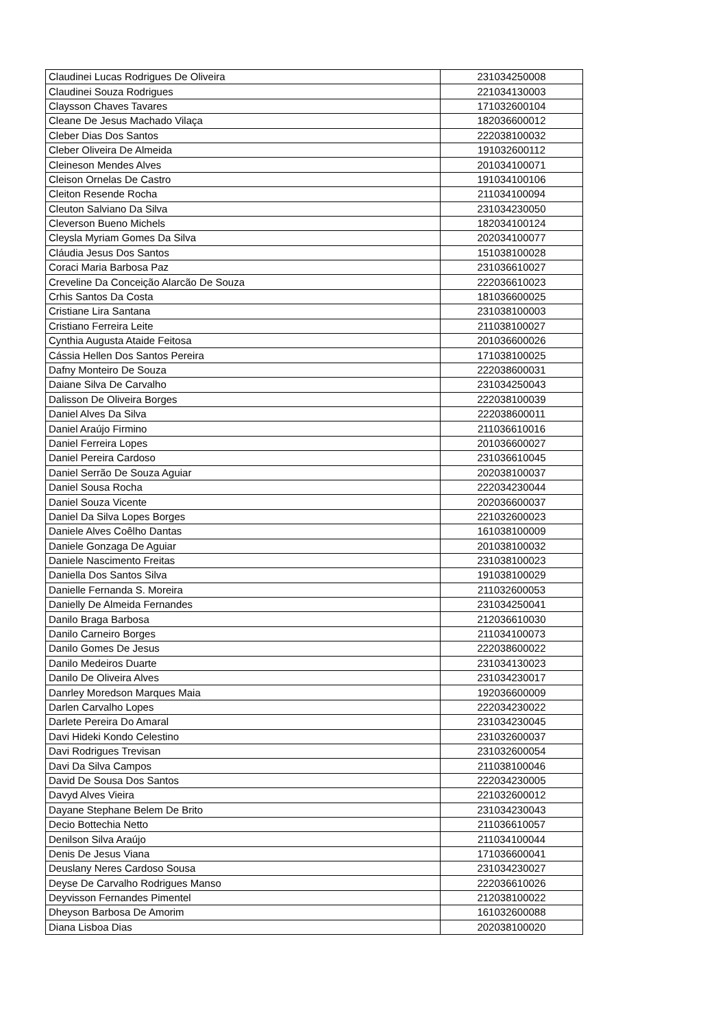| Claudinei Lucas Rodrigues De Oliveira | 231034250008 |
| Claudinei Souza Rodrigues | 221034130003 |
| Claysson Chaves Tavares | 171032600104 |
| Cleane De Jesus Machado Vilaça | 182036600012 |
| Cleber Dias Dos Santos | 222038100032 |
| Cleber Oliveira De Almeida | 191032600112 |
| Cleineson Mendes Alves | 201034100071 |
| Cleison Ornelas De Castro | 191034100106 |
| Cleiton Resende Rocha | 211034100094 |
| Cleuton Salviano Da Silva | 231034230050 |
| Cleverson Bueno Michels | 182034100124 |
| Cleysla Myriam Gomes Da Silva | 202034100077 |
| Cláudia Jesus Dos Santos | 151038100028 |
| Coraci Maria Barbosa Paz | 231036610027 |
| Creveline Da Conceição Alarcão De Souza | 222036610023 |
| Crhis Santos Da Costa | 181036600025 |
| Cristiane Lira Santana | 231038100003 |
| Cristiano Ferreira Leite | 211038100027 |
| Cynthia Augusta Ataide Feitosa | 201036600026 |
| Cássia Hellen Dos Santos Pereira | 171038100025 |
| Dafny Monteiro De Souza | 222038600031 |
| Daiane Silva De Carvalho | 231034250043 |
| Dalisson De Oliveira Borges | 222038100039 |
| Daniel Alves Da Silva | 222038600011 |
| Daniel Araújo Firmino | 211036610016 |
| Daniel Ferreira Lopes | 201036600027 |
| Daniel Pereira Cardoso | 231036610045 |
| Daniel Serrão De Souza Aguiar | 202038100037 |
| Daniel Sousa Rocha | 222034230044 |
| Daniel Souza Vicente | 202036600037 |
| Daniel Da Silva Lopes Borges | 221032600023 |
| Daniele Alves Coêlho Dantas | 161038100009 |
| Daniele Gonzaga De Aguiar | 201038100032 |
| Daniele Nascimento Freitas | 231038100023 |
| Daniella Dos Santos Silva | 191038100029 |
| Danielle Fernanda S. Moreira | 211032600053 |
| Danielly De Almeida Fernandes | 231034250041 |
| Danilo Braga Barbosa | 212036610030 |
| Danilo Carneiro Borges | 211034100073 |
| Danilo Gomes De Jesus | 222038600022 |
| Danilo Medeiros Duarte | 231034130023 |
| Danilo De Oliveira Alves | 231034230017 |
| Danrley Moredson Marques Maia | 192036600009 |
| Darlen Carvalho Lopes | 222034230022 |
| Darlete Pereira Do Amaral | 231034230045 |
| Davi Hideki Kondo Celestino | 231032600037 |
| Davi Rodrigues Trevisan | 231032600054 |
| Davi Da Silva Campos | 211038100046 |
| David De Sousa Dos Santos | 222034230005 |
| Davyd Alves Vieira | 221032600012 |
| Dayane Stephane Belem De Brito | 231034230043 |
| Decio Bottechia Netto | 211036610057 |
| Denilson Silva Araújo | 211034100044 |
| Denis De Jesus Viana | 171036600041 |
| Deuslany Neres Cardoso Sousa | 231034230027 |
| Deyse De Carvalho Rodrigues Manso | 222036610026 |
| Deyvisson Fernandes Pimentel | 212038100022 |
| Dheyson Barbosa De Amorim | 161032600088 |
| Diana Lisboa Dias | 202038100020 |